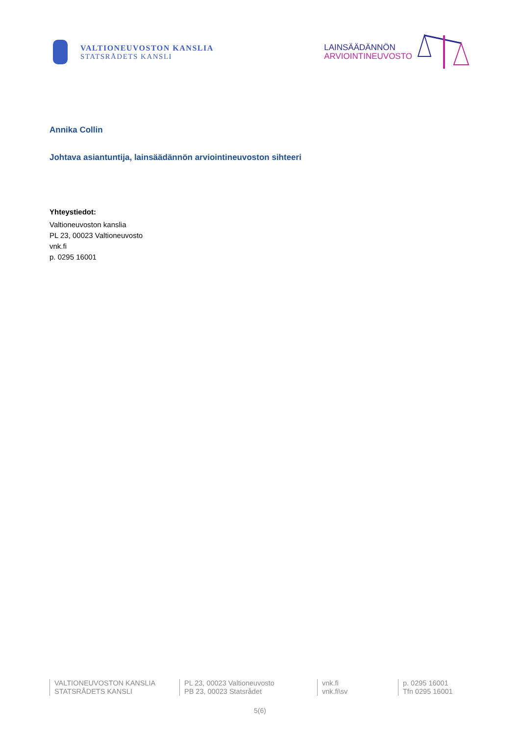VALTIONEUVOSTON KANSLIA
STATSRÅDETS KANSLI
LAINSÄÄDÄNNÖN
ARVIOINTINEUVOSTO
Annika Collin
Johtava asiantuntija, lainsäädännön arviointineuvoston sihteeri
Yhteystiedot:
Valtioneuvoston kanslia
PL 23, 00023 Valtioneuvosto
vnk.fi
p. 0295 16001
VALTIONEUVOSTON KANSLIA
STATSRÅDETS KANSLI
PL 23, 00023 Valtioneuvosto
PB 23, 00023 Statsrådet
vnk.fi
vnk.fi\sv
p. 0295 16001
Tfn 0295 16001
5(6)